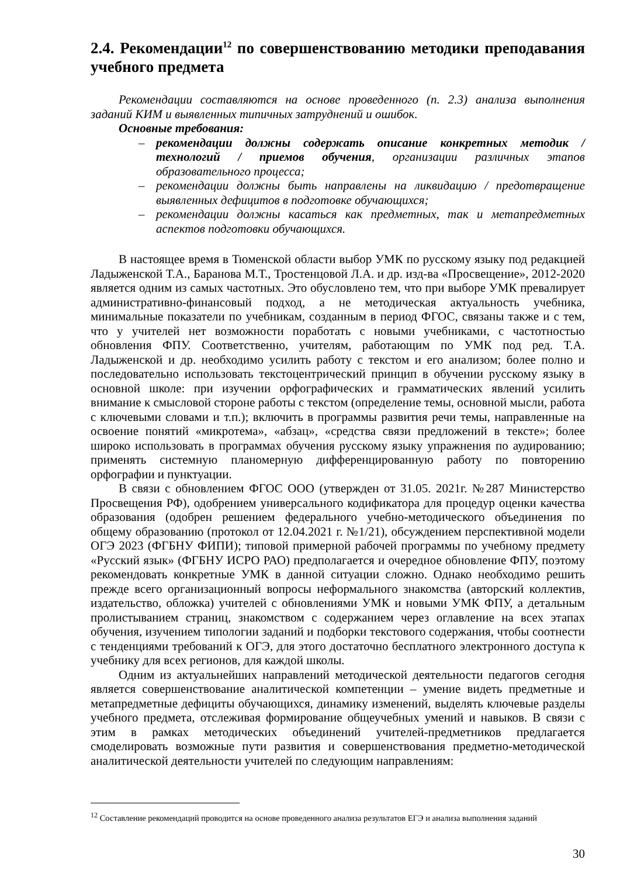2.4. Рекомендации<sup>12</sup> по совершенствованию методики преподавания учебного предмета
Рекомендации составляются на основе проведенного (п. 2.3) анализа выполнения заданий КИМ и выявленных типичных затруднений и ошибок.
Основные требования:
– рекомендации должны содержать описание конкретных методик / технологий / приемов обучения, организации различных этапов образовательного процесса;
– рекомендации должны быть направлены на ликвидацию / предотвращение выявленных дефицитов в подготовке обучающихся;
– рекомендации должны касаться как предметных, так и метапредметных аспектов подготовки обучающихся.
В настоящее время в Тюменской области выбор УМК по русскому языку под редакцией Ладыженской Т.А., Баранова М.Т., Тростенцовой Л.А. и др. изд-ва «Просвещение», 2012-2020 является одним из самых частотных. Это обусловлено тем, что при выборе УМК превалирует административно-финансовый подход, а не методическая актуальность учебника, минимальные показатели по учебникам, созданным в период ФГОС, связаны также и с тем, что у учителей нет возможности поработать с новыми учебниками, с частотностью обновления ФПУ. Соответственно, учителям, работающим по УМК под ред. Т.А. Ладыженской и др. необходимо усилить работу с текстом и его анализом; более полно и последовательно использовать текстоцентрический принцип в обучении русскому языку в основной школе: при изучении орфографических и грамматических явлений усилить внимание к смысловой стороне работы с текстом (определение темы, основной мысли, работа с ключевыми словами и т.п.); включить в программы развития речи темы, направленные на освоение понятий «микротема», «абзац», «средства связи предложений в тексте»; более широко использовать в программах обучения русскому языку упражнения по аудированию; применять системную планомерную дифференцированную работу по повторению орфографии и пунктуации.
В связи с обновлением ФГОС ООО (утвержден от 31.05. 2021г. №287 Министерство Просвещения РФ), одобрением универсального кодификатора для процедур оценки качества образования (одобрен решением федерального учебно-методического объединения по общему образованию (протокол от 12.04.2021 г. №1/21), обсуждением перспективной модели ОГЭ 2023 (ФГБНУ ФИПИ); типовой примерной рабочей программы по учебному предмету «Русский язык» (ФГБНУ ИСРО РАО) предполагается и очередное обновление ФПУ, поэтому рекомендовать конкретные УМК в данной ситуации сложно. Однако необходимо решить прежде всего организационный вопросы неформального знакомства (авторский коллектив, издательство, обложка) учителей с обновлениями УМК и новыми УМК ФПУ, а детальным пролистыванием страниц, знакомством с содержанием через оглавление на всех этапах обучения, изучением типологии заданий и подборки текстового содержания, чтобы соотнести с тенденциями требований к ОГЭ, для этого достаточно бесплатного электронного доступа к учебнику для всех регионов, для каждой школы.
Одним из актуальнейших направлений методической деятельности педагогов сегодня является совершенствование аналитической компетенции – умение видеть предметные и метапредметные дефициты обучающихся, динамику изменений, выделять ключевые разделы учебного предмета, отслеживая формирование общеучебных умений и навыков. В связи с этим в рамках методических объединений учителей-предметников предлагается смоделировать возможные пути развития и совершенствования предметно-методической аналитической деятельности учителей по следующим направлениям:
<sup>12</sup> Составление рекомендаций проводится на основе проведенного анализа результатов ЕГЭ и анализа выполнения заданий
30